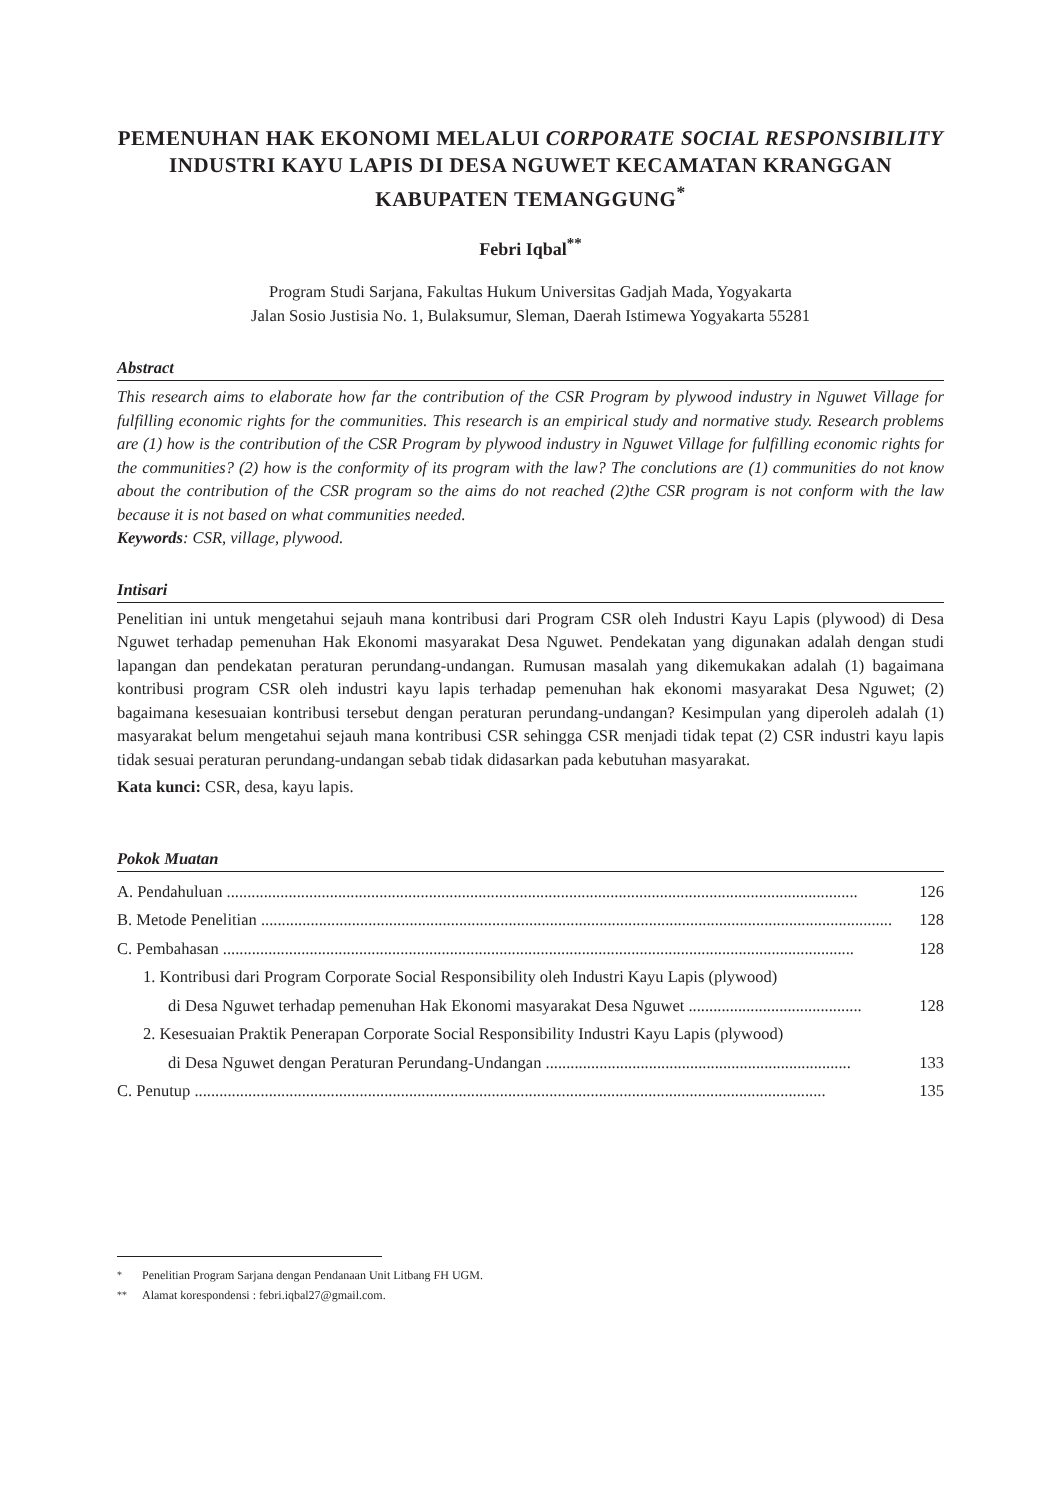PEMENUHAN HAK EKONOMI MELALUI CORPORATE SOCIAL RESPONSIBILITY INDUSTRI KAYU LAPIS DI DESA NGUWET KECAMATAN KRANGGAN KABUPATEN TEMANGGUNG<sup>*</sup>
Febri Iqbal<sup>**</sup>
Program Studi Sarjana, Fakultas Hukum Universitas Gadjah Mada, Yogyakarta
Jalan Sosio Justisia No. 1, Bulaksumur, Sleman, Daerah Istimewa Yogyakarta 55281
Abstract
This research aims to elaborate how far the contribution of the CSR Program by plywood industry in Nguwet Village for fulfilling economic rights for the communities. This research is an empirical study and normative study. Research problems are (1) how is the contribution of the CSR Program by plywood industry in Nguwet Village for fulfilling economic rights for the communities? (2) how is the conformity of its program with the law? The conclutions are (1) communities do not know about the contribution of the CSR program so the aims do not reached (2)the CSR program is not conform with the law because it is not based on what communities needed.
Keywords: CSR, village, plywood.
Intisari
Penelitian ini untuk mengetahui sejauh mana kontribusi dari Program CSR oleh Industri Kayu Lapis (plywood) di Desa Nguwet terhadap pemenuhan Hak Ekonomi masyarakat Desa Nguwet. Pendekatan yang digunakan adalah dengan studi lapangan dan pendekatan peraturan perundang-undangan. Rumusan masalah yang dikemukakan adalah (1) bagaimana kontribusi program CSR oleh industri kayu lapis terhadap pemenuhan hak ekonomi masyarakat Desa Nguwet; (2) bagaimana kesesuaian kontribusi tersebut dengan peraturan perundang-undangan? Kesimpulan yang diperoleh adalah (1) masyarakat belum mengetahui sejauh mana kontribusi CSR sehingga CSR menjadi tidak tepat (2) CSR industri kayu lapis tidak sesuai peraturan perundang-undangan sebab tidak didasarkan pada kebutuhan masyarakat.
Kata kunci: CSR, desa, kayu lapis.
Pokok Muatan
A. Pendahuluan ......................................................................................................................................................... 126
B. Metode Penelitian ......................................................................................................................................................... 128
C. Pembahasan ......................................................................................................................................................... 128
1. Kontribusi dari Program Corporate Social Responsibility oleh Industri Kayu Lapis (plywood)
di Desa Nguwet terhadap pemenuhan Hak Ekonomi masyarakat Desa Nguwet .......................................... 128
2. Kesesuaian Praktik Penerapan Corporate Social Responsibility Industri Kayu Lapis (plywood)
di Desa Nguwet dengan Peraturan Perundang-Undangan .......................................................................... 133
C. Penutup ......................................................................................................................................................... 135
<sup>*</sup> Penelitian Program Sarjana dengan Pendanaan Unit Litbang FH UGM.
<sup>**</sup> Alamat korespondensi : febri.iqbal27@gmail.com.